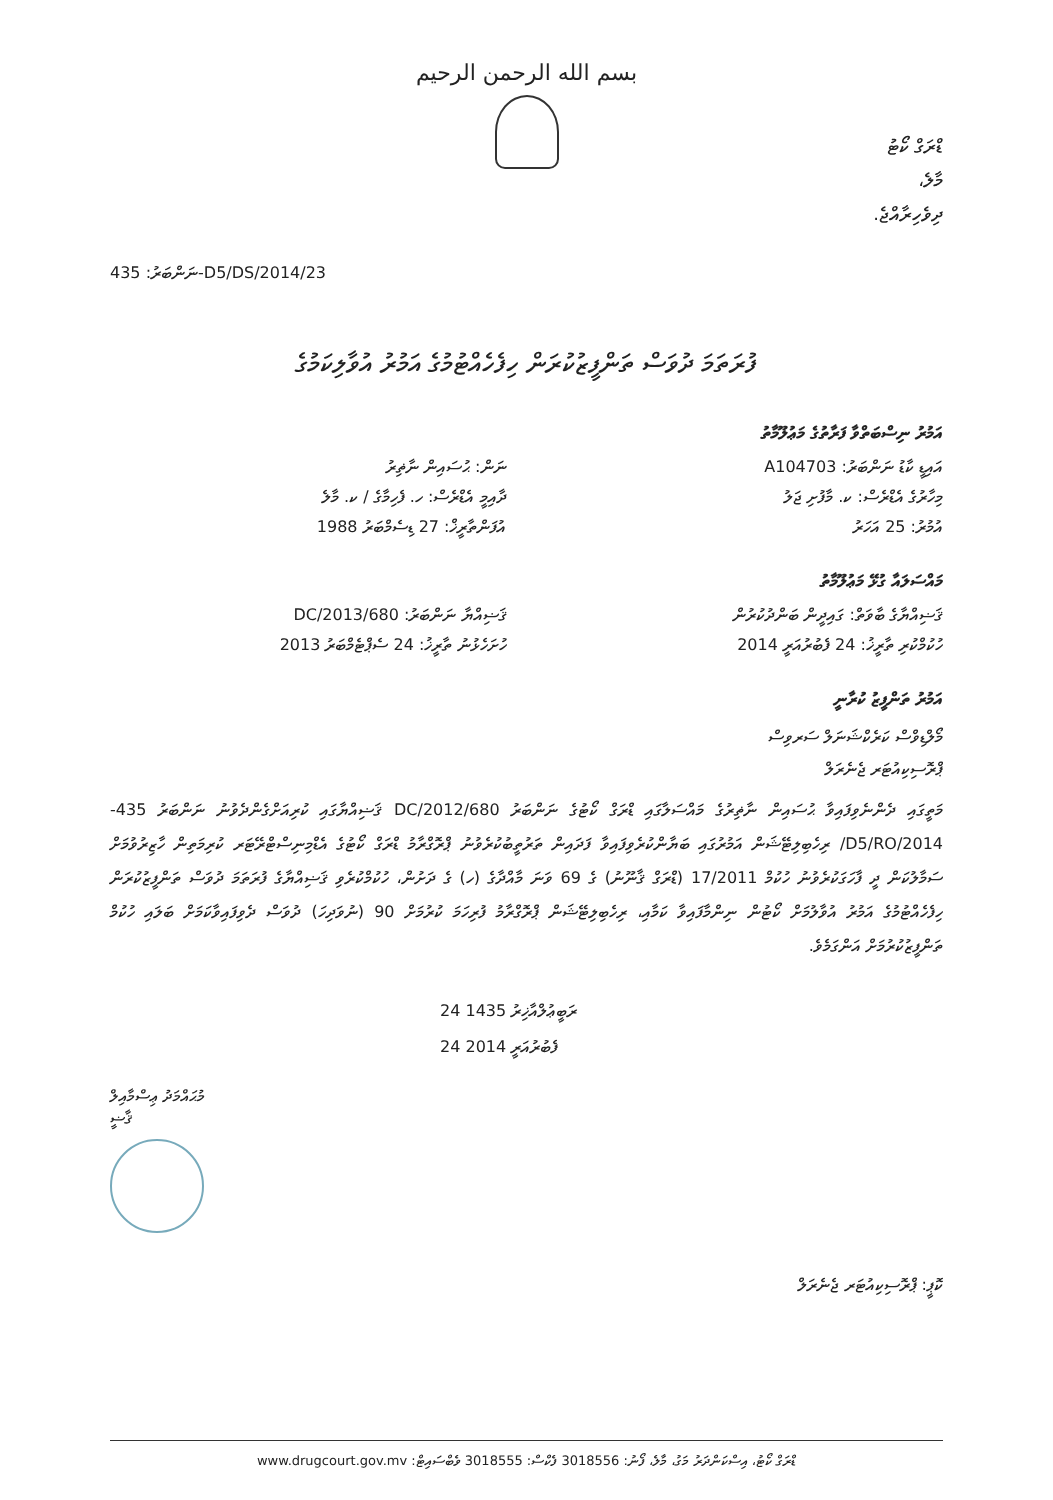بسم الله الرحمن الرحيم
ޑްރަގް ކޯޓު
މާލެ،
ދިވެހިރާއްޖެ.
ނަންބަރު: 435-D5/DS/2014/23
ފުރަތަމަ ދުވަސް ތަންފީޒުކުރަން ހިފެހެއްޓުމުގެ އަމުރު އުވާލިކަމުގެ
އަމުރު ނިސްބަތްވާ ފަރާތުގެ މަޢުލޫމާތު
ނަން: ޙުސައިން ނާޡިރު
އައިޑީ ކާޑު ނަންބަރު: A104703
ދާއިމީ އެޑްރެސް: ހ. ފެހިމާގެ / ކ. މާލެ
މިހާރުގެ އެޑްރެސް: ކ. މާފުށި ޖަލު
އުފަންތާރީޚް: 27 ޑިސެމްބަރު 1988
އުމުރު: 25 އަހަރު
މައްސަލައާ ގުޅޭ މަޢުލޫމާތު
ޤަޟިއްޔާ ނަންބަރު: 680/DC/2013
ޤަޟިއްޔާގެ ބާވަތް: ގައިދީން ބަންދުކުރުން
ހުށަހެޅުނު ތާރީޚު: 24 ސެޕްޓެމްބަރު 2013
ހުކުމްކުރި ތާރީޚު: 24 ފެބުރުއަރީ 2014
އަމުރު ތަންފީޒު ކުރާނީ
މޯލްޑިވްސް ކަރެކްޝަނަލް ސަރވިސް
ޕްރޮސިކިއުޓަރ ޖެނެރަލް
މަތީގައި ދެންނެވިފައިވާ ޙުސައިން ނާޡިރުގެ މައްސަލާގައި ޑްރަގް ކޯޓުގެ ނަންބަރު 680/DC/2012 ޤަޟިއްޔާގައި ކުރިއަށްގެންދެވުނު ނަންބަރު 435-D5/RO/2014/ ރިހެބިލިޓޭޝަން އަމުރުގައި ބަޔާންކުރެވިފައިވާ ފަދައިން ތަރުތީބުކުރެވުނު ޕްރޮގްރާމު ޑްރަގް ކޯޓުގެ އެޑްމިނިސްޓްރޭޓަރ ކުރިމަތިން ހާޒިރުވުމަށް ސަމާލުކަން ދީ ފާހަގަކުރެވުނު ހުކުމް 17/2011 (ޑްރަގް ޤާނޫނު) ގެ 69 ވަނަ މާއްދާގެ (ހ) ގެ ދަށުން، ހުކުމްކުރެވި ޤަޟިއްޔާގެ ފުރަތަމަ ދުވަސް ތަންފީޒުކުރަން ހިފެހެއްޓުމުގެ އަމުރު އުވާލުމަށް ކޯޓުން ނިންމާފައިވާ ކަމާއި، ރިހެބިލިޓޭޝަން ޕްރޮގްރާމު ފުރިހަމަ ކުރުމަށް 90 (ނުވަދިހަ) ދުވަސް ދެވިފައިވާކަމަށް ބަލައި ހުކުމް ތަންފީޒުކުރުމަށް އަންގަމެވެ.
24 ރަބީޢުލްއާޚިރު 1435
24 ފެބުރުއަރީ 2014
މުޙައްމަދު ޢިސްމާއިލް
ޤާޟީ
ކޮޕީ: ޕްރޮސިކިއުޓަރ ޖެނެރަލް
ޑްރަގް ކޯޓު، އިސްކަންދަރު މަގު، މާލެ، ފޯނު: 3018556 ފެކްސް: 3018555 ވެބްސައިޓް: www.drugcourt.gov.mv